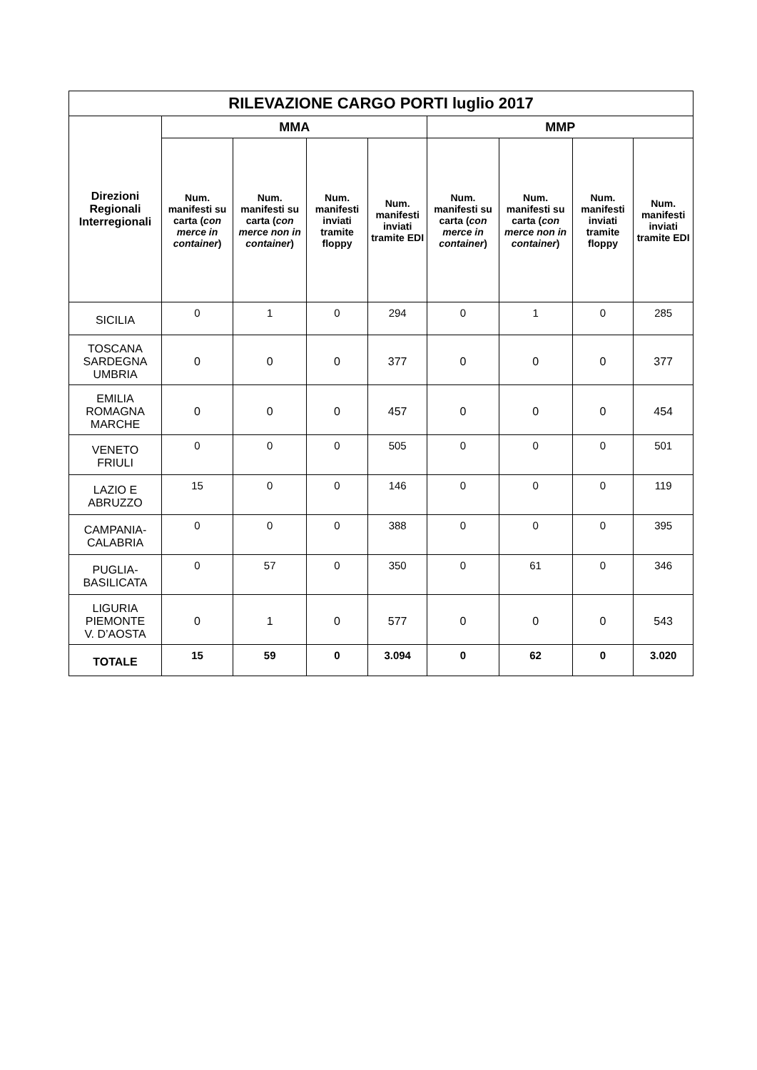| RILEVAZIONE CARGO PORTI luglio 2017 | | | | | | | | |
| --- | --- | --- | --- | --- | --- | --- | --- | --- |
| Direzioni Regionali Interregionali | MMA | | | | MMP | | | |
| | Num. manifesti su carta ( con merce in container ) | Num. manifesti su carta ( con merce non in container ) | Num. manifesti inviati tramite floppy | Num. manifesti inviati tramite EDI | Num. manifesti su carta ( con merce in container ) | Num. manifesti su carta ( con merce non in container ) | Num. manifesti inviati tramite floppy | Num. manifesti inviati tramite EDI |
| SICILIA | 0 | 1 | 0 | 294 | 0 | 1 | 0 | 285 |
| TOSCANA SARDEGNA UMBRIA | 0 | 0 | 0 | 377 | 0 | 0 | 0 | 377 |
| EMILIA ROMAGNA MARCHE | 0 | 0 | 0 | 457 | 0 | 0 | 0 | 454 |
| VENETO FRIULI | 0 | 0 | 0 | 505 | 0 | 0 | 0 | 501 |
| LAZIO E ABRUZZO | 15 | 0 | 0 | 146 | 0 | 0 | 0 | 119 |
| CAMPANIA- CALABRIA | 0 | 0 | 0 | 388 | 0 | 0 | 0 | 395 |
| PUGLIA- BASILICATA | 0 | 57 | 0 | 350 | 0 | 61 | 0 | 346 |
| LIGURIA PIEMONTE V. D’AOSTA | 0 | 1 | 0 | 577 | 0 | 0 | 0 | 543 |
| TOTALE | 15 | 59 | 0 | 3.094 | 0 | 62 | 0 | 3.020 |